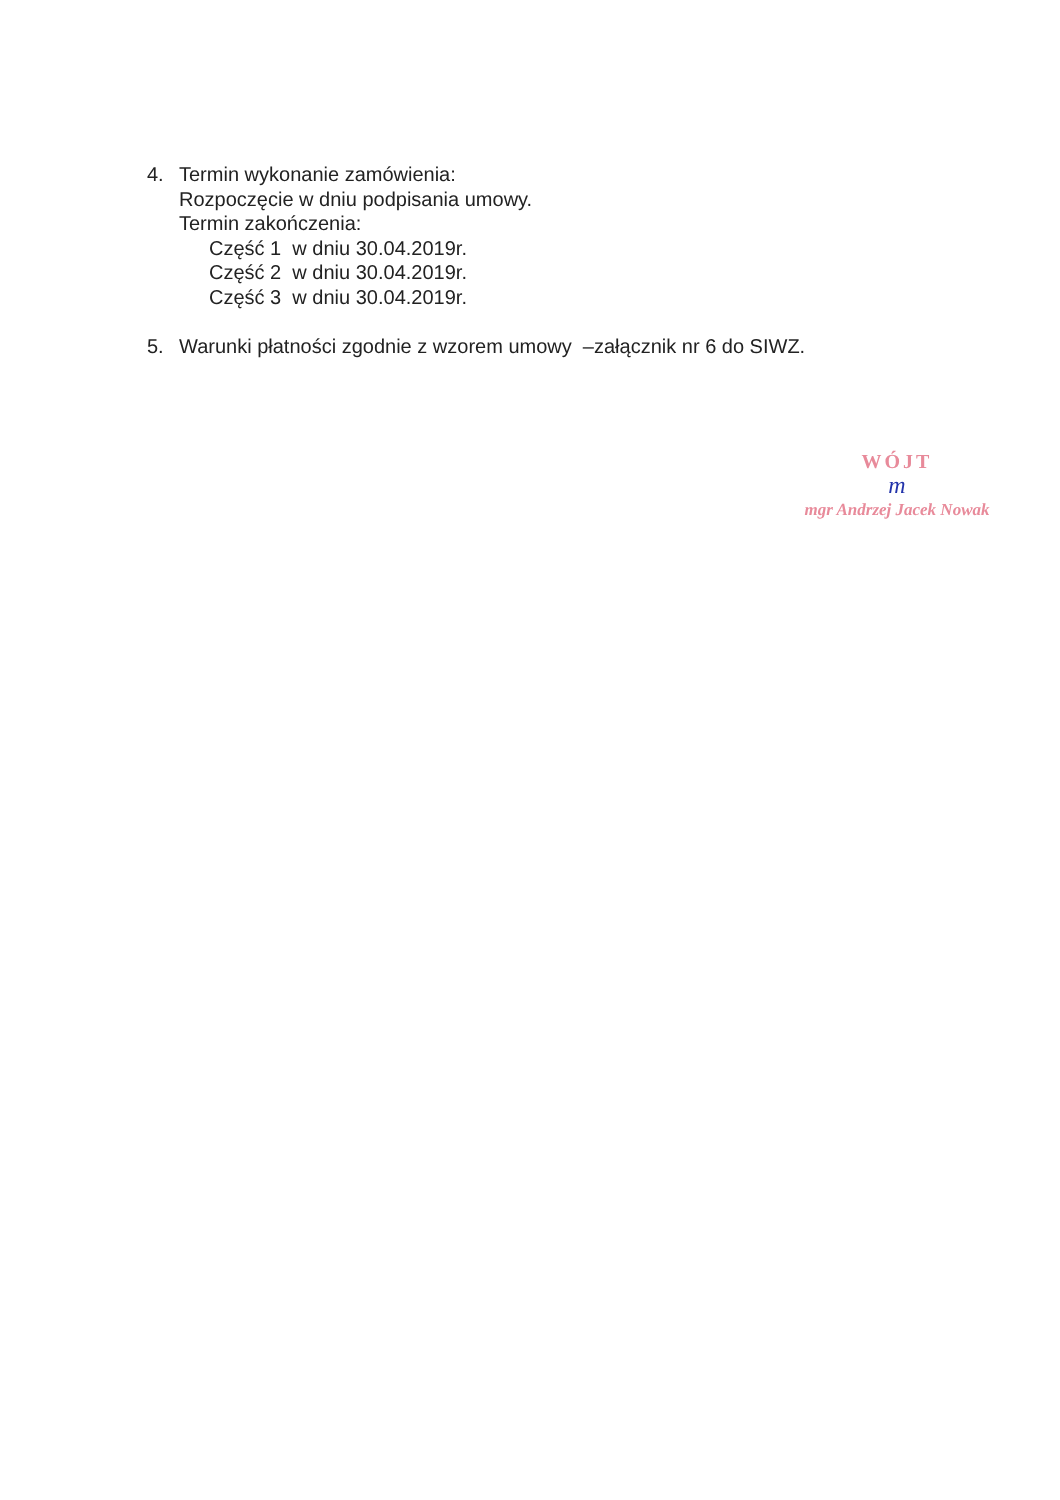4. Termin wykonanie zamówienia:
Rozpoczęcie w dniu podpisania umowy.
Termin zakończenia:
Część 1 w dniu 30.04.2019r.
Część 2 w dniu 30.04.2019r.
Część 3 w dniu 30.04.2019r.
5. Warunki płatności zgodnie z wzorem umowy –załącznik nr 6 do SIWZ.
WÓJT
m
mgr Andrzej Jacek Nowak